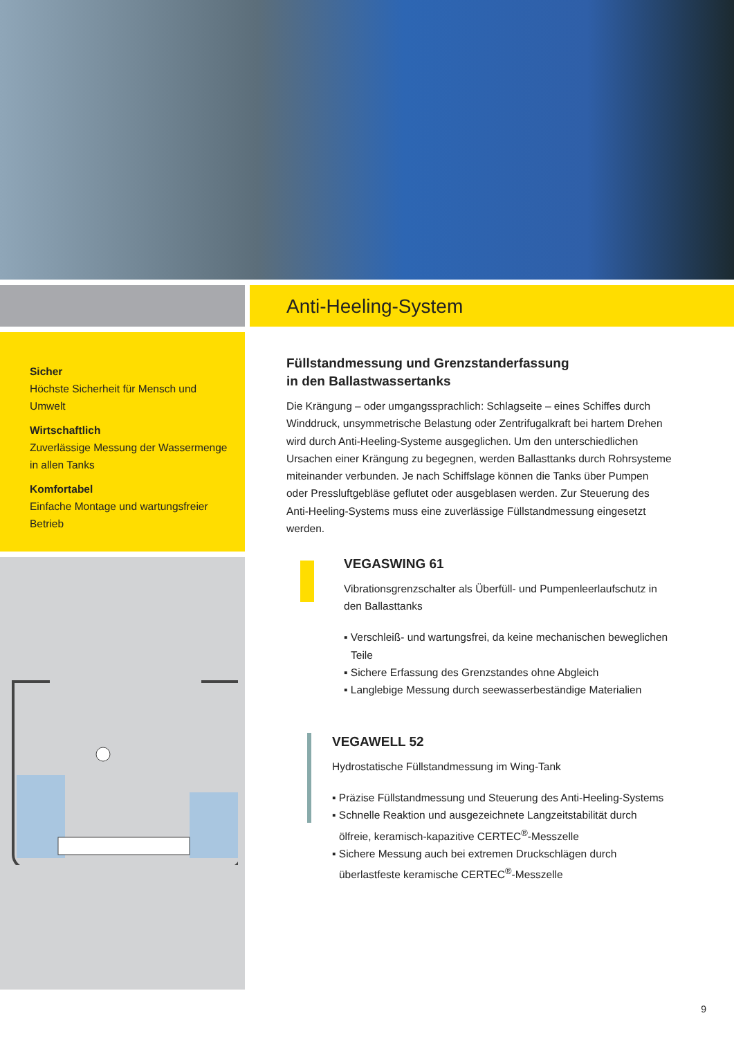Sicher
Höchste Sicherheit für Mensch und Umwelt
Wirtschaftlich
Zuverlässige Messung der Wassermenge in allen Tanks
Komfortabel
Einfache Montage und wartungsfreier Betrieb
Anti-Heeling-System
Füllstandmessung und Grenzstanderfassung
in den Ballastwassertanks
Die Krängung – oder umgangssprachlich: Schlagseite – eines Schiffes durch Winddruck, unsymmetrische Belastung oder Zentrifugalkraft bei hartem Drehen wird durch Anti-Heeling-Systeme ausgeglichen. Um den unter­schiedlichen Ursachen einer Krängung zu begegnen, werden Ballasttanks durch Rohrsysteme miteinander verbunden. Je nach Schiffslage können die Tanks über Pumpen oder Pressluftgebläse geflutet oder ausgeblasen werden. Zur Steuerung des Anti-Heeling-Systems muss eine zuverlässige Füllstandmessung eingesetzt werden.
VEGASWING 61
Vibrationsgrenzschalter als Überfüll- und Pumpenleerlaufschutz in den Ballasttanks
▪ Verschleiß- und wartungsfrei, da keine mechanischen beweglichen Teile
▪ Sichere Erfassung des Grenzstandes ohne Abgleich
▪ Langlebige Messung durch seewasserbeständige Materialien
VEGAWELL 52
Hydrostatische Füllstandmessung im Wing-Tank
▪ Präzise Füllstandmessung und Steuerung des Anti-Heeling-Systems
▪ Schnelle Reaktion und ausgezeichnete Langzeitstabilität durch ölfreie, keramisch-kapazitive CERTEC<sup>®</sup>-Messzelle
▪ Sichere Messung auch bei extremen Druckschlägen durch überlastfeste keramische CERTEC<sup>®</sup>-Messzelle
9